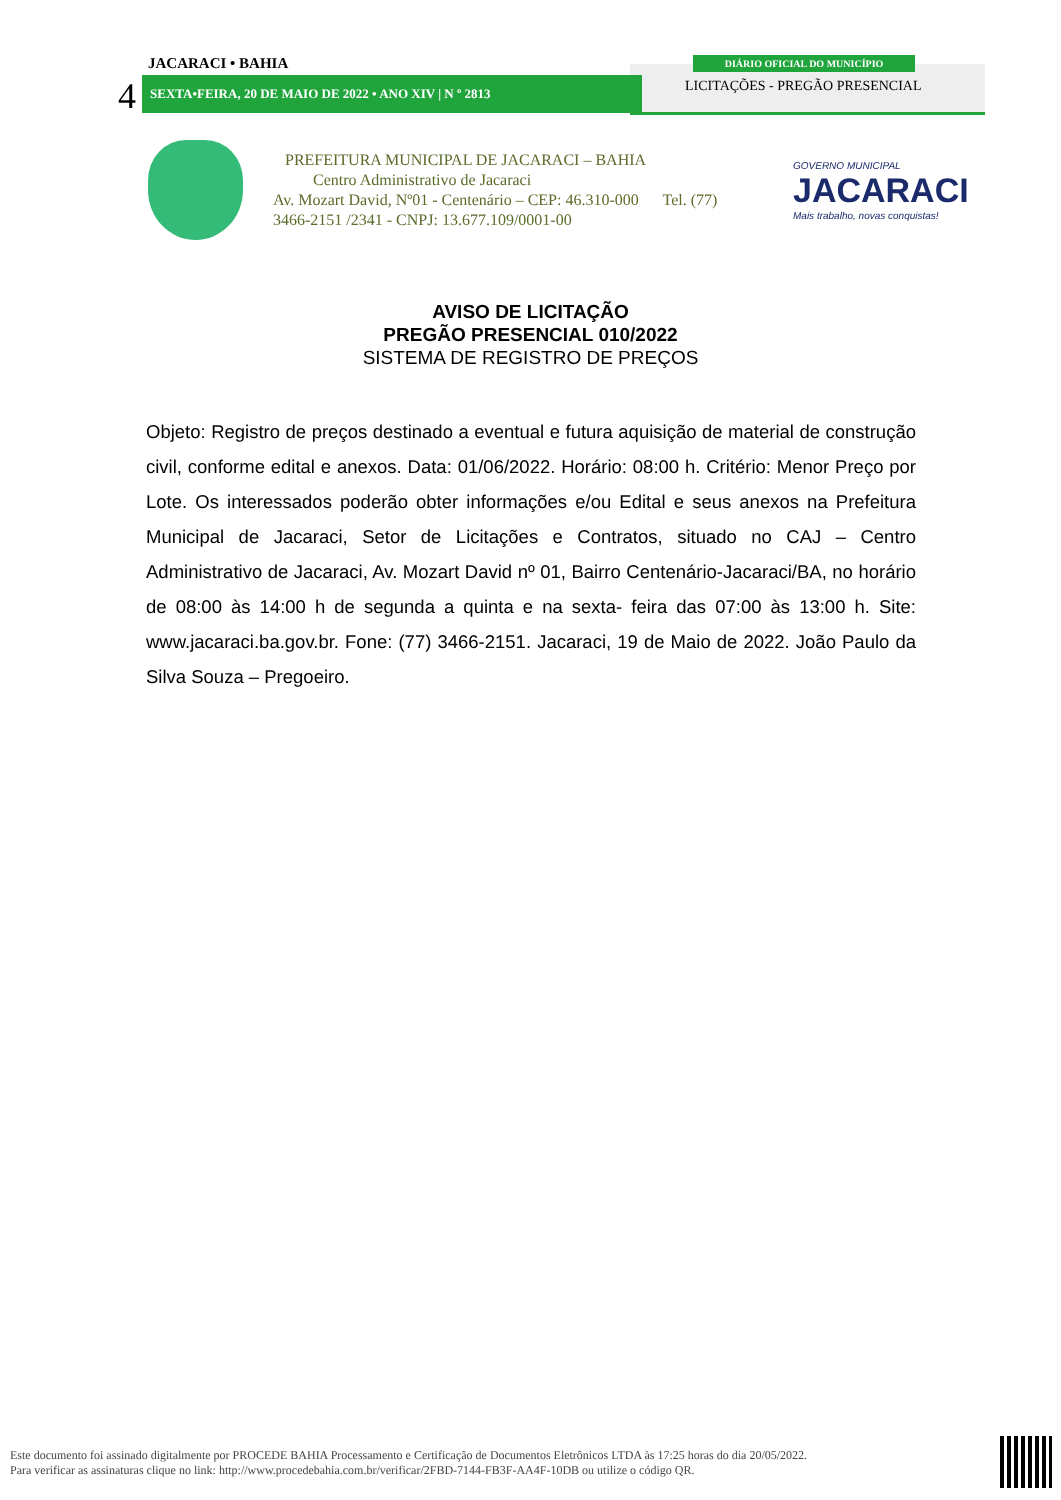JACARACI • BAHIA
4 SEXTA•FEIRA, 20 DE MAIO DE 2022 • ANO XIV | N º 2813
DIÁRIO OFICIAL DO MUNICÍPIO
LICITAÇÕES - PREGÃO PRESENCIAL
PREFEITURA MUNICIPAL DE JACARACI – BAHIA
Centro Administrativo de Jacaraci
Av. Mozart David, Nº01 - Centenário – CEP: 46.310-000 Tel. (77) 3466-2151 /2341 - CNPJ: 13.677.109/0001-00
GOVERNO MUNICIPAL
JACARACI
Mais trabalho, novas conquistas!
AVISO DE LICITAÇÃO
PREGÃO PRESENCIAL 010/2022
SISTEMA DE REGISTRO DE PREÇOS
Objeto: Registro de preços destinado a eventual e futura aquisição de material de construção civil, conforme edital e anexos. Data: 01/06/2022. Horário: 08:00 h. Critério: Menor Preço por Lote. Os interessados poderão obter informações e/ou Edital e seus anexos na Prefeitura Municipal de Jacaraci, Setor de Licitações e Contratos, situado no CAJ – Centro Administrativo de Jacaraci, Av. Mozart David nº 01, Bairro Centenário-Jacaraci/BA, no horário de 08:00 às 14:00 h de segunda a quinta e na sexta- feira das 07:00 às 13:00 h. Site: www.jacaraci.ba.gov.br. Fone: (77) 3466-2151. Jacaraci, 19 de Maio de 2022. João Paulo da Silva Souza – Pregoeiro.
Este documento foi assinado digitalmente por PROCEDE BAHIA Processamento e Certificação de Documentos Eletrônicos LTDA às 17:25 horas do dia 20/05/2022.
Para verificar as assinaturas clique no link: http://www.procedebahia.com.br/verificar/2FBD-7144-FB3F-AA4F-10DB ou utilize o código QR.